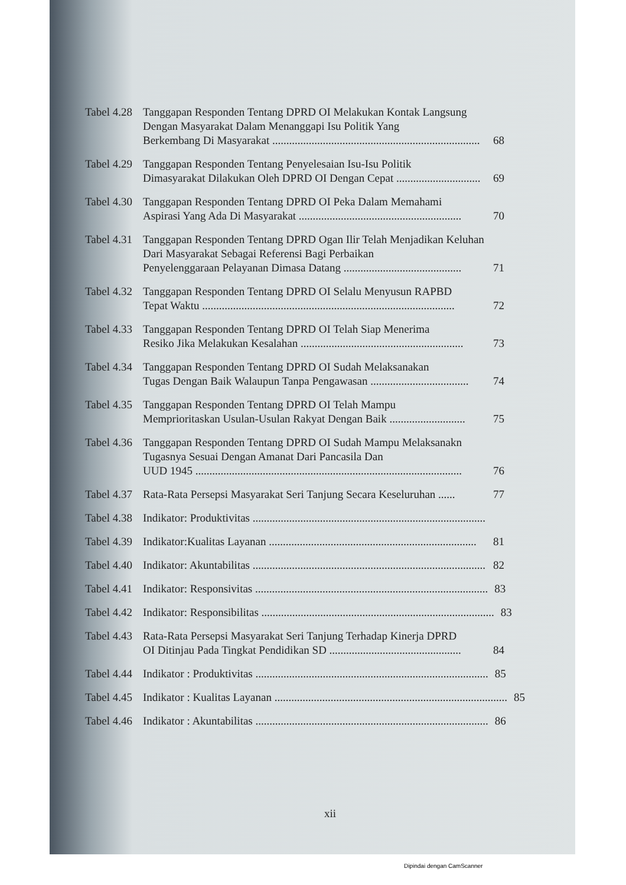Tabel 4.28
Tanggapan Responden Tentang DPRD OI Melakukan Kontak Langsung Dengan Masyarakat Dalam Menanggapi Isu Politik Yang
Berkembang Di Masyarakat .......................................................................... 68
Tabel 4.29
Tanggapan Responden Tentang Penyelesaian Isu-Isu Politik
Dimasyarakat Dilakukan Oleh DPRD OI Dengan Cepat .............................. 69
Tabel 4.30
Tanggapan Responden Tentang DPRD OI Peka Dalam Memahami
Aspirasi Yang Ada Di Masyarakat .......................................................... 70
Tabel 4.31
Tanggapan Responden Tentang DPRD Ogan Ilir Telah Menjadikan Keluhan Dari Masyarakat Sebagai Referensi Bagi Perbaikan
Penyelenggaraan Pelayanan Dimasa Datang .......................................... 71
Tabel 4.32
Tanggapan Responden Tentang DPRD OI Selalu Menyusun RAPBD
Tepat Waktu .......................................................................................... 72
Tabel 4.33
Tanggapan Responden Tentang DPRD OI Telah Siap Menerima
Resiko Jika Melakukan Kesalahan .......................................................... 73
Tabel 4.34
Tanggapan Responden Tentang DPRD OI Sudah Melaksanakan
Tugas Dengan Baik Walaupun Tanpa Pengawasan ................................... 74
Tabel 4.35
Tanggapan Responden Tentang DPRD OI Telah Mampu
Memprioritaskan Usulan-Usulan Rakyat Dengan Baik ........................... 75
Tabel 4.36
Tanggapan Responden Tentang DPRD OI Sudah Mampu Melaksanakn Tugasnya Sesuai Dengan Amanat Dari Pancasila Dan
UUD 1945 ............................................................................................... 76
Tabel 4.37
Rata-Rata Persepsi Masyarakat Seri Tanjung Secara Keseluruhan ...... 77
Tabel 4.38
Indikator: Produktivitas ...................................................................................
Tabel 4.39
Indikator:Kualitas Layanan .......................................................................... 81
Tabel 4.40
Indikator: Akuntabilitas ................................................................................... 82
Tabel 4.41
Indikator: Responsivitas ................................................................................... 83
Tabel 4.42
Indikator: Responsibilitas ................................................................................... 83
Tabel 4.43
Rata-Rata Persepsi Masyarakat Seri Tanjung Terhadap Kinerja DPRD
OI Ditinjau Pada Tingkat Pendidikan SD ............................................... 84
Tabel 4.44
Indikator : Produktivitas ................................................................................... 85
Tabel 4.45
Indikator : Kualitas Layanan ................................................................................... 85
Tabel 4.46
Indikator : Akuntabilitas ................................................................................... 86
xii
Dipindai dengan CamScanner